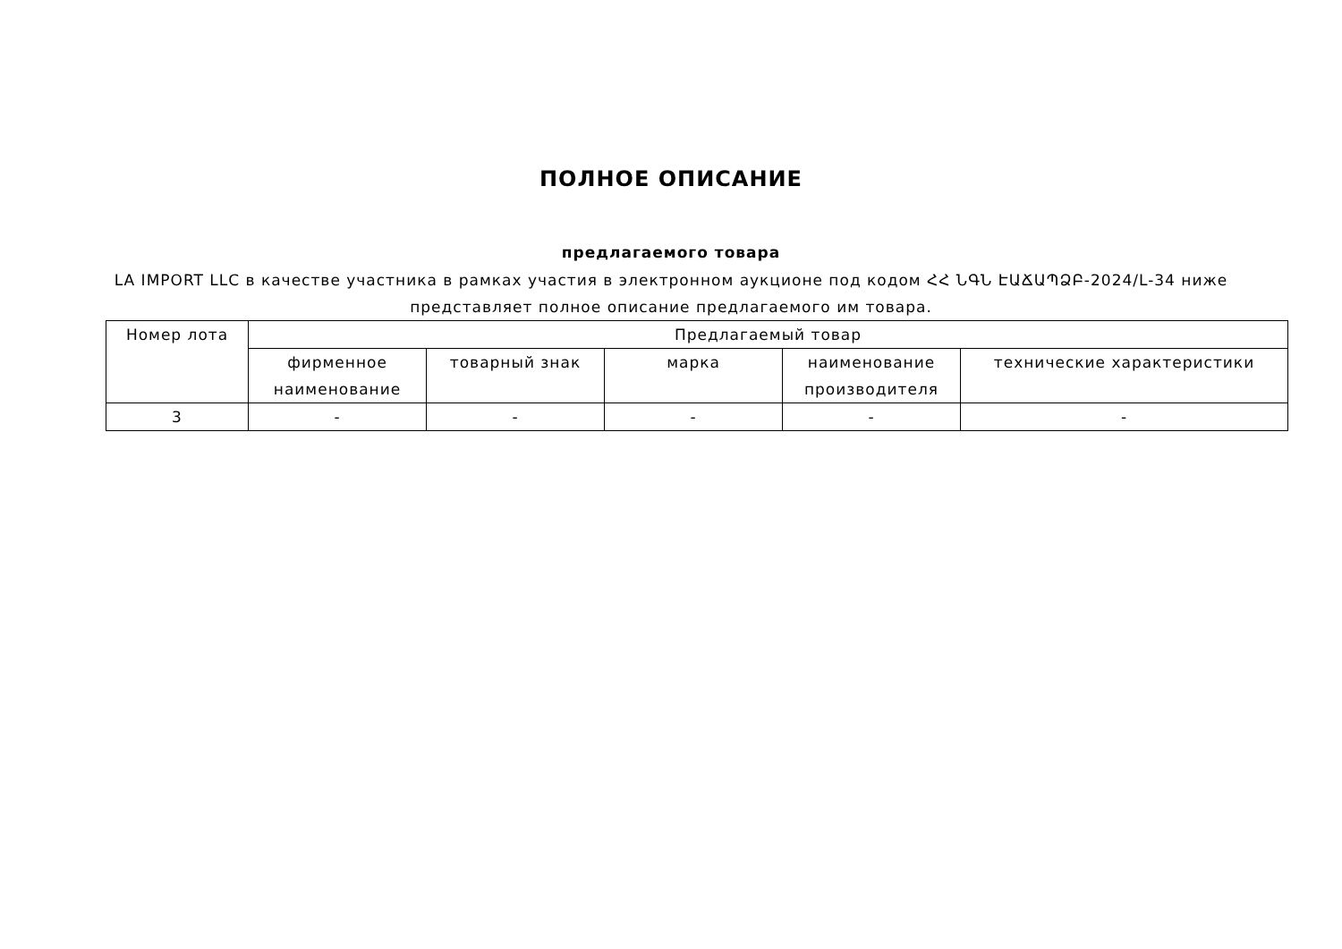ПОЛНОЕ ОПИСАНИЕ
предлагаемого товара
LA IMPORT LLC в качестве участника в рамках участия в электронном аукционе под кодом ՀՀ ՆԳՆ ԷԱՃԱՊՁԲ-2024/L-34 ниже представляет полное описание предлагаемого им товара.
| Номер лота | Предлагаемый товар | | | | |
| --- | --- | --- | --- | --- | --- |
| | фирменное наименование | товарный знак | марка | наименование производителя | технические характеристики |
| 3 | - | - | - | - | - |